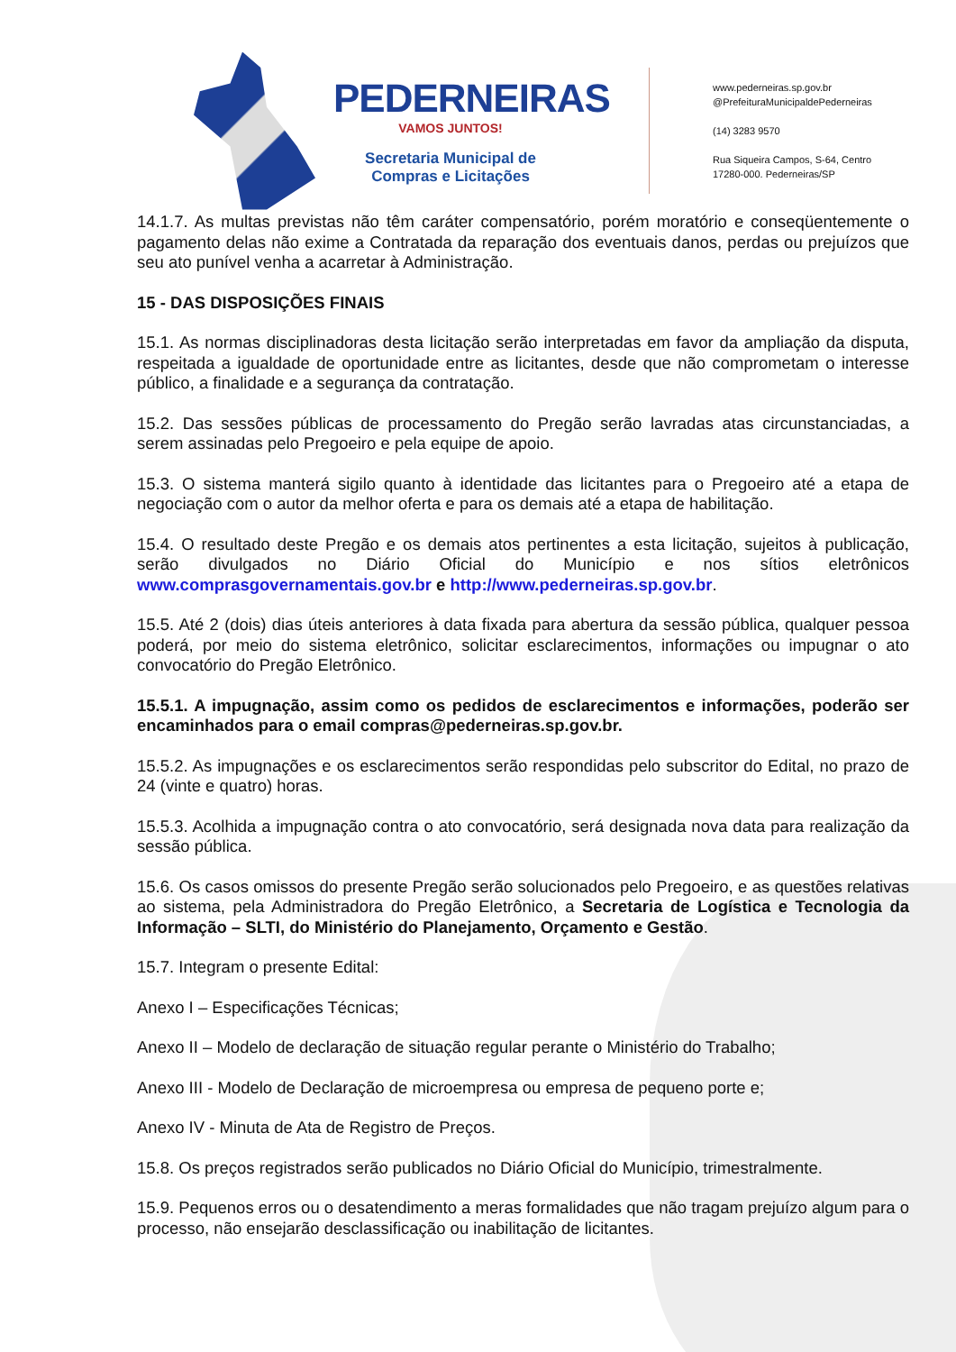PEDERNEIRAS
VAMOS JUNTOS!
Secretaria Municipal de
Compras e Licitações
www.pederneiras.sp.gov.br
@PrefeituraMunicipaldePederneiras
(14) 3283 9570
Rua Siqueira Campos, S-64, Centro
17280-000. Pederneiras/SP
14.1.7. As multas previstas não têm caráter compensatório, porém moratório e conseqüentemente o pagamento delas não exime a Contratada da reparação dos eventuais danos, perdas ou prejuízos que seu ato punível venha a acarretar à Administração.
15 - DAS DISPOSIÇÕES FINAIS
15.1. As normas disciplinadoras desta licitação serão interpretadas em favor da ampliação da disputa, respeitada a igualdade de oportunidade entre as licitantes, desde que não comprometam o interesse público, a finalidade e a segurança da contratação.
15.2. Das sessões públicas de processamento do Pregão serão lavradas atas circunstanciadas, a serem assinadas pelo Pregoeiro e pela equipe de apoio.
15.3. O sistema manterá sigilo quanto à identidade das licitantes para o Pregoeiro até a etapa de negociação com o autor da melhor oferta e para os demais até a etapa de habilitação.
15.4. O resultado deste Pregão e os demais atos pertinentes a esta licitação, sujeitos à publicação, serão divulgados no Diário Oficial do Município e nos sítios eletrônicos www.comprasgovernamentais.gov.br e http://www.pederneiras.sp.gov.br.
15.5. Até 2 (dois) dias úteis anteriores à data fixada para abertura da sessão pública, qualquer pessoa poderá, por meio do sistema eletrônico, solicitar esclarecimentos, informações ou impugnar o ato convocatório do Pregão Eletrônico.
15.5.1. A impugnação, assim como os pedidos de esclarecimentos e informações, poderão ser encaminhados para o email compras@pederneiras.sp.gov.br.
15.5.2. As impugnações e os esclarecimentos serão respondidas pelo subscritor do Edital, no prazo de 24 (vinte e quatro) horas.
15.5.3. Acolhida a impugnação contra o ato convocatório, será designada nova data para realização da sessão pública.
15.6. Os casos omissos do presente Pregão serão solucionados pelo Pregoeiro, e as questões relativas ao sistema, pela Administradora do Pregão Eletrônico, a Secretaria de Logística e Tecnologia da Informação – SLTI, do Ministério do Planejamento, Orçamento e Gestão.
15.7. Integram o presente Edital:
Anexo I – Especificações Técnicas;
Anexo II – Modelo de declaração de situação regular perante o Ministério do Trabalho;
Anexo III - Modelo de Declaração de microempresa ou empresa de pequeno porte e;
Anexo IV - Minuta de Ata de Registro de Preços.
15.8. Os preços registrados serão publicados no Diário Oficial do Município, trimestralmente.
15.9. Pequenos erros ou o desatendimento a meras formalidades que não tragam prejuízo algum para o processo, não ensejarão desclassificação ou inabilitação de licitantes.